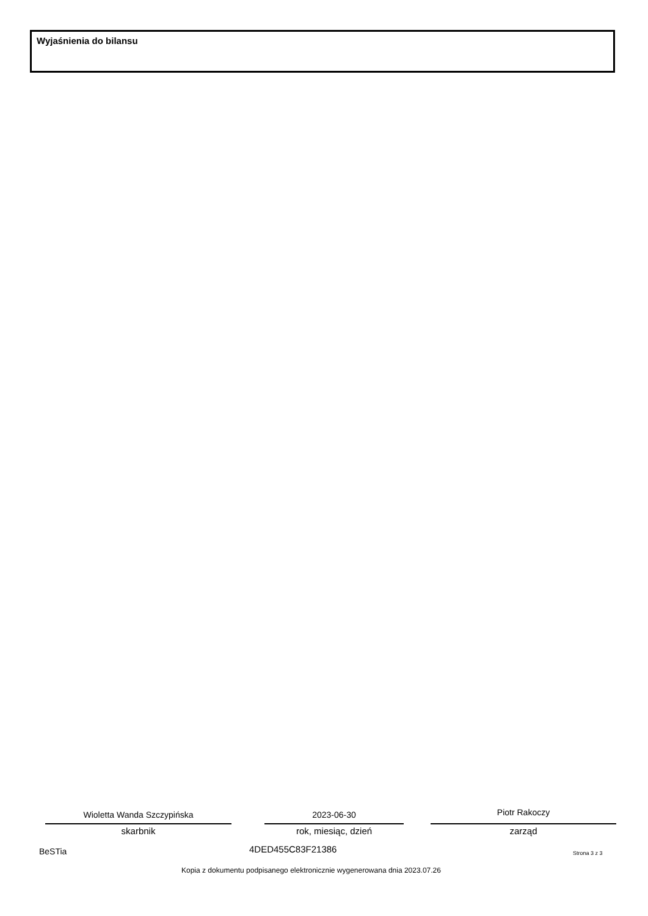Wyjaśnienia do bilansu
Wioletta Wanda Szczypińska
skarbnik
2023-06-30
rok, miesiąc, dzień
Piotr Rakoczy
zarząd
BeSTia 4DED455C83F21386 Strona 3 z 3
Kopia z dokumentu podpisanego elektronicznie wygenerowana dnia 2023.07.26